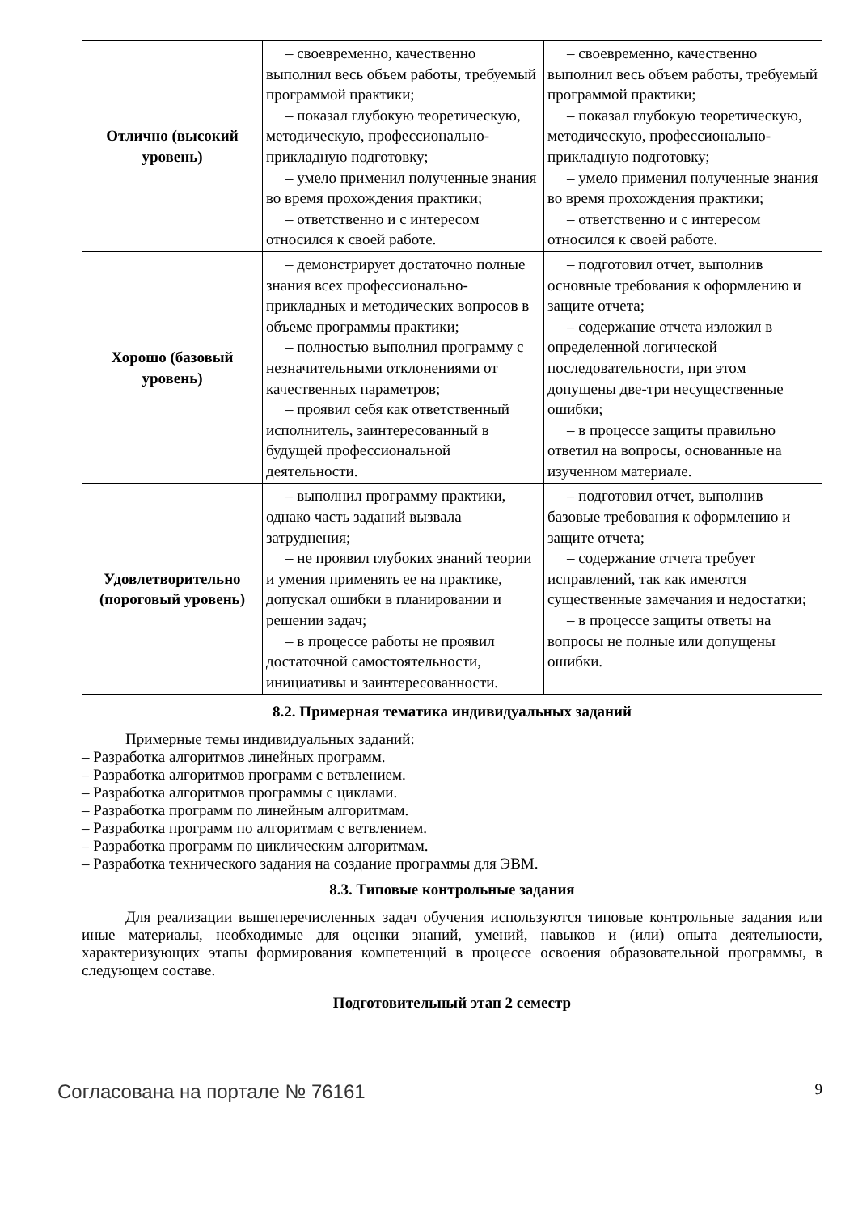| Отлично (высокий уровень) | – своевременно, качественно выполнил весь объем работы, требуемый программой практики; – показал глубокую теоретическую, методическую, профессионально-прикладную подготовку; – умело применил полученные знания во время прохождения практики; – ответственно и с интересом относился к своей работе. | – своевременно, качественно выполнил весь объем работы, требуемый программой практики; – показал глубокую теоретическую, методическую, профессионально-прикладную подготовку; – умело применил полученные знания во время прохождения практики; – ответственно и с интересом относился к своей работе. |
| Хорошо (базовый уровень) | – демонстрирует достаточно полные знания всех профессионально-прикладных и методических вопросов в объеме программы практики; – полностью выполнил программу с незначительными отклонениями от качественных параметров; – проявил себя как ответственный исполнитель, заинтересованный в будущей профессиональной деятельности. | – подготовил отчет, выполнив основные требования к оформлению и защите отчета; – содержание отчета изложил в определенной логической последовательности, при этом допущены две-три несущественные ошибки; – в процессе защиты правильно ответил на вопросы, основанные на изученном материале. |
| Удовлетворительно (пороговый уровень) | – выполнил программу практики, однако часть заданий вызвала затруднения; – не проявил глубоких знаний теории и умения применять ее на практике, допускал ошибки в планировании и решении задач; – в процессе работы не проявил достаточной самостоятельности, инициативы и заинтересованности. | – подготовил отчет, выполнив базовые требования к оформлению и защите отчета; – содержание отчета требует исправлений, так как имеются существенные замечания и недостатки; – в процессе защиты ответы на вопросы не полные или допущены ошибки. |
8.2. Примерная тематика индивидуальных заданий
Примерные темы индивидуальных заданий:
– Разработка алгоритмов линейных программ.
– Разработка алгоритмов программ с ветвлением.
– Разработка алгоритмов программы с циклами.
– Разработка программ по линейным алгоритмам.
– Разработка программ по алгоритмам с ветвлением.
– Разработка программ по циклическим алгоритмам.
– Разработка технического задания на создание программы для ЭВМ.
8.3. Типовые контрольные задания
Для реализации вышеперечисленных задач обучения используются типовые контрольные задания или иные материалы, необходимые для оценки знаний, умений, навыков и (или) опыта деятельности, характеризующих этапы формирования компетенций в процессе освоения образовательной программы, в следующем составе.
Подготовительный этап 2 семестр
Согласована на портале № 76161 9